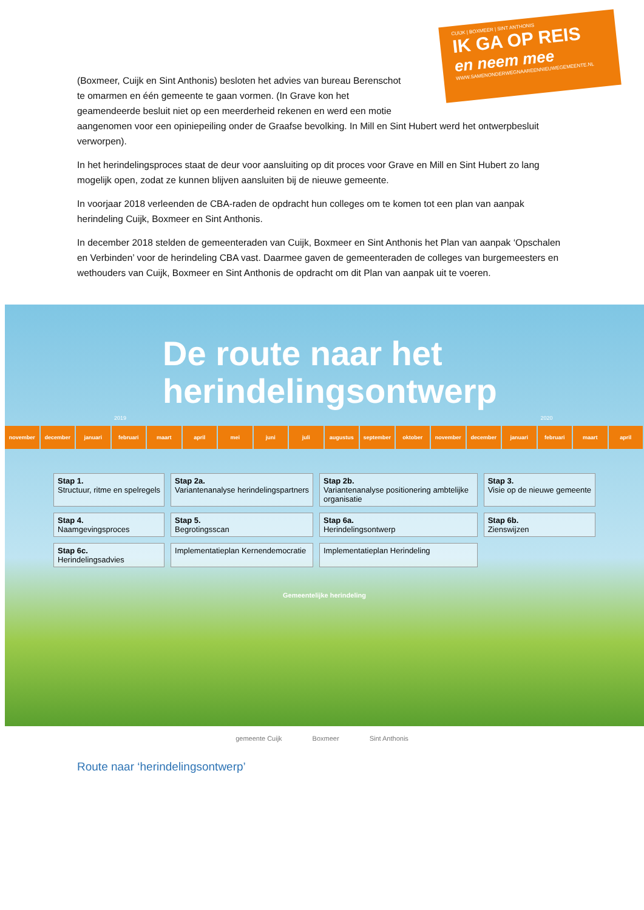CUIJK | BOXMEER | SINT ANTHONIS
IK GA OP REIS
en neem mee
WWW.SAMENONDERWEGNAAREENNIEUWEGEMEENTE.NL
(Boxmeer, Cuijk en Sint Anthonis) besloten het advies van bureau Berenschot
te omarmen en één gemeente te gaan vormen. (In Grave kon het
geamendeerde besluit niet op een meerderheid rekenen en werd een motie
aangenomen voor een opiniepeiling onder de Graafse bevolking. In Mill en Sint Hubert werd het ontwerpbesluit verworpen).
In het herindelingsproces staat de deur voor aansluiting op dit proces voor Grave en Mill en Sint Hubert zo lang mogelijk open, zodat ze kunnen blijven aansluiten bij de nieuwe gemeente.
In voorjaar 2018 verleenden de CBA-raden de opdracht hun colleges om te komen tot een plan van aanpak herindeling Cuijk, Boxmeer en Sint Anthonis.
In december 2018 stelden de gemeenteraden van Cuijk, Boxmeer en Sint Anthonis het Plan van aanpak ‘Opschalen en Verbinden’ voor de herindeling CBA vast. Daarmee gaven de gemeenteraden de colleges van burgemeesters en wethouders van Cuijk, Boxmeer en Sint Anthonis de opdracht om dit Plan van aanpak uit te voeren.
De route naar het
herindelingsontwerp
2019 2020
november december januari februari maart april mei juni juli augustus september oktober november december januari februari maart april
Stap 1.
Structuur, ritme en spelregels
Stap 2a.
Variantenanalyse herindelingspartners
Stap 2b.
Variantenanalyse positionering ambtelijke organisatie
Stap 3.
Visie op de nieuwe gemeente
Stap 4.
Naamgevingsproces
Stap 5.
Begrotingsscan
Stap 6a.
Herindelingsontwerp
Stap 6b.
Zienswijzen
Stap 6c.
Herindelingsadvies
Implementatieplan Kernendemocratie
Implementatieplan Herindeling
Gemeentelijke herindeling
gemeente Cuijk Boxmeer Sint Anthonis
Route naar ‘herindelingsontwerp’